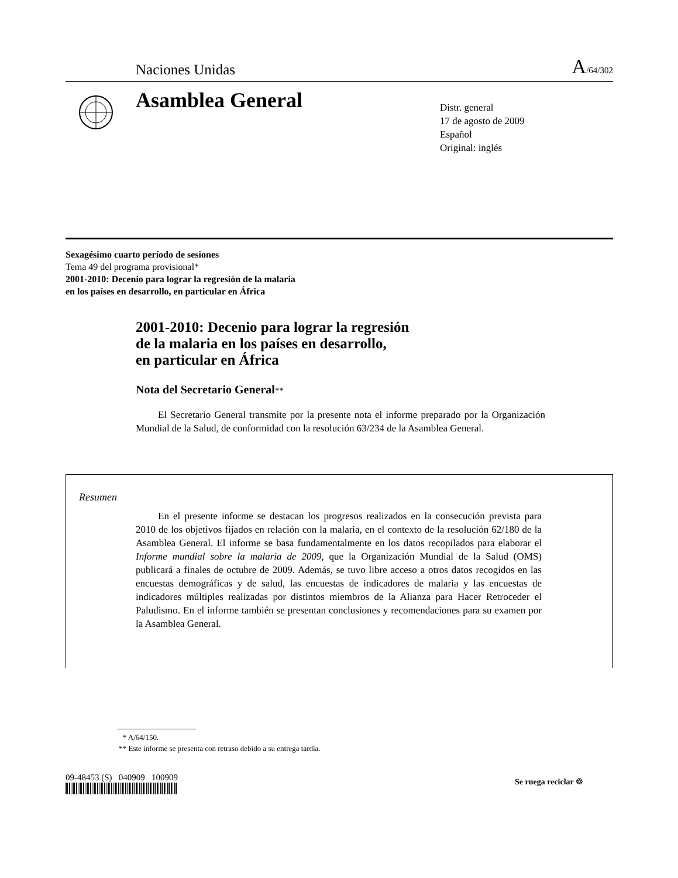Naciones Unidas A/64/302
Asamblea General
Distr. general
17 de agosto de 2009
Español
Original: inglés
Sexagésimo cuarto período de sesiones
Tema 49 del programa provisional*
2001-2010: Decenio para lograr la regresión de la malaria
en los países en desarrollo, en particular en África
2001-2010: Decenio para lograr la regresión
de la malaria en los países en desarrollo,
en particular en África
Nota del Secretario General**
El Secretario General transmite por la presente nota el informe preparado por la Organización Mundial de la Salud, de conformidad con la resolución 63/234 de la Asamblea General.
Resumen
En el presente informe se destacan los progresos realizados en la consecución prevista para 2010 de los objetivos fijados en relación con la malaria, en el contexto de la resolución 62/180 de la Asamblea General. El informe se basa fundamentalmente en los datos recopilados para elaborar el Informe mundial sobre la malaria de 2009, que la Organización Mundial de la Salud (OMS) publicará a finales de octubre de 2009. Además, se tuvo libre acceso a otros datos recogidos en las encuestas demográficas y de salud, las encuestas de indicadores de malaria y las encuestas de indicadores múltiples realizadas por distintos miembros de la Alianza para Hacer Retroceder el Paludismo. En el informe también se presentan conclusiones y recomendaciones para su examen por la Asamblea General.
* A/64/150.
** Este informe se presenta con retraso debido a su entrega tardía.
09-48453 (S) 040909 100909 Se ruega reciclar ♲